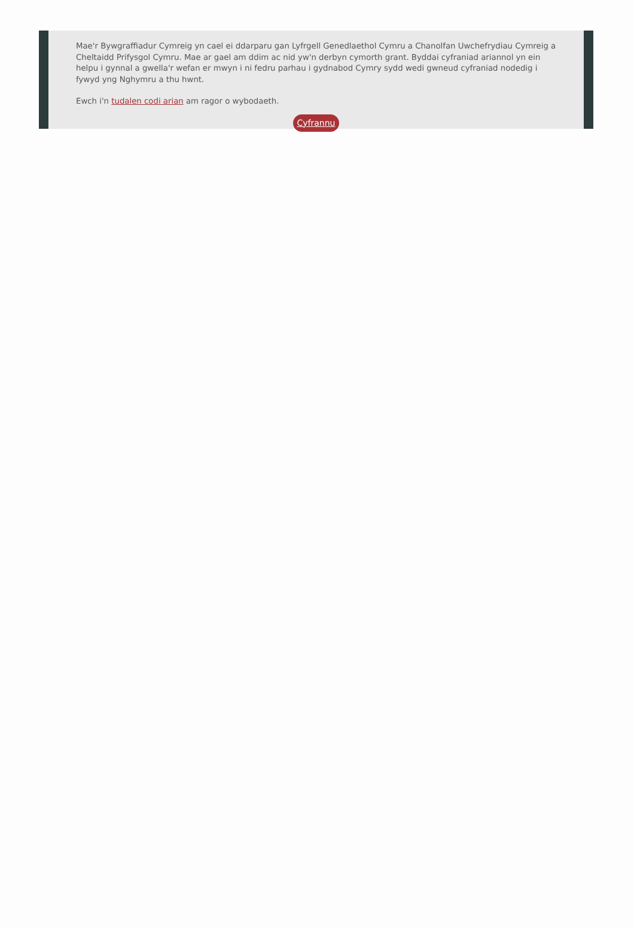Mae'r Bywgraffiadur Cymreig yn cael ei ddarparu gan Lyfrgell Genedlaethol Cymru a Chanolfan Uwchefrydiau Cymreig a Cheltaidd Prifysgol Cymru. Mae ar gael am ddim ac nid yw'n derbyn cymorth grant. Byddai cyfraniad ariannol yn ein helpu i gynnal a gwella'r wefan er mwyn i ni fedru parhau i gydnabod Cymry sydd wedi gwneud cyfraniad nodedig i fywyd yng Nghymru a thu hwnt.
Ewch i'n tudalen codi arian am ragor o wybodaeth.
Cyfrannu